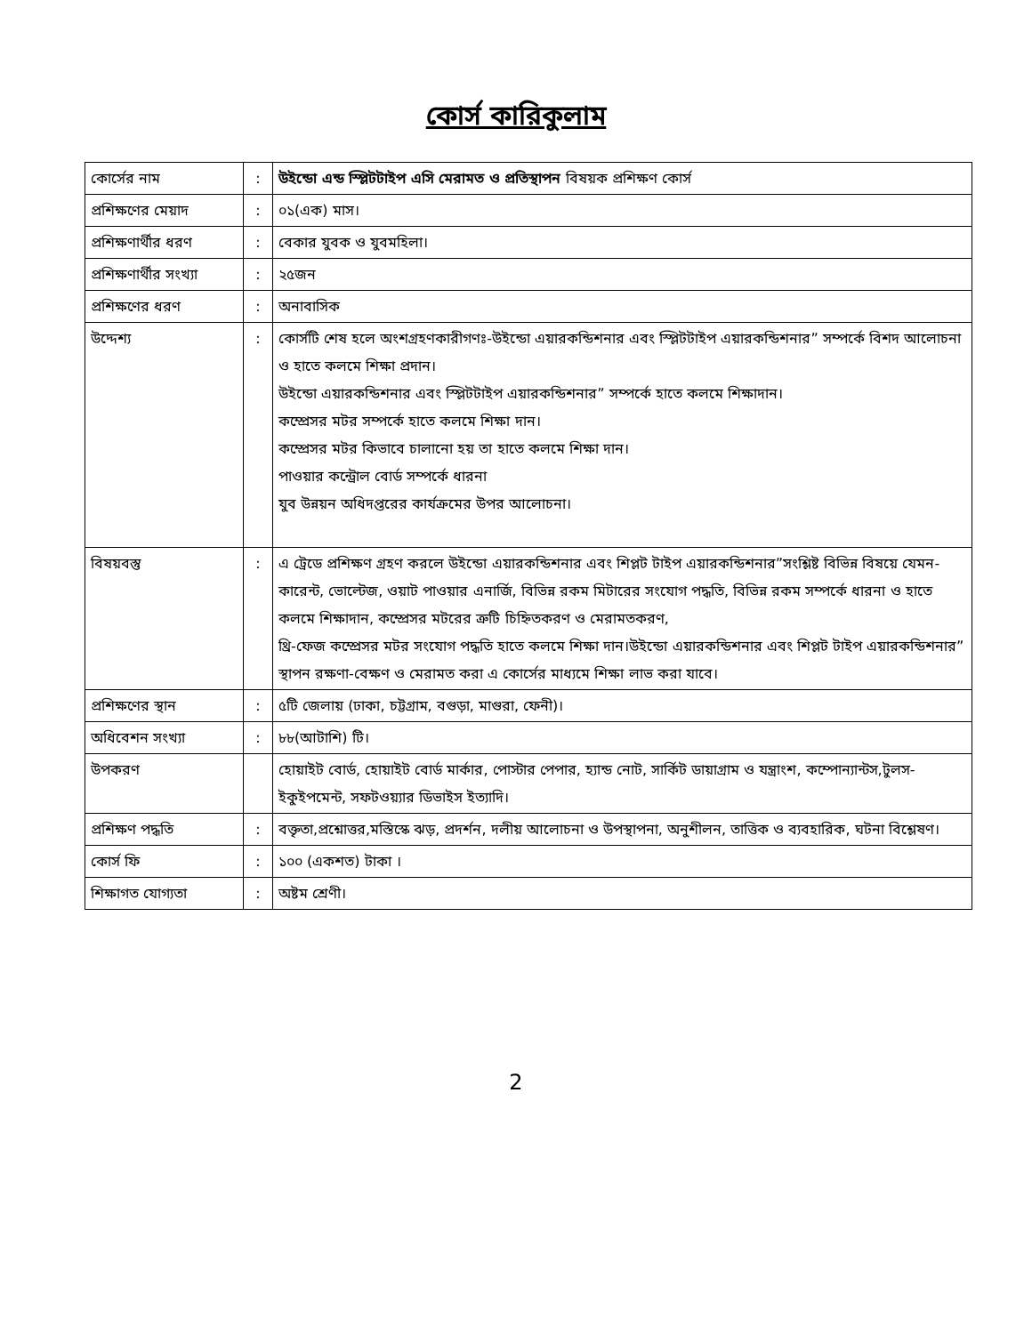কোর্স কারিকুলাম
| কোর্সের নাম | : | উইন্ডো এন্ড স্প্লিটটাইপ এসি মেরামত ও প্রতিস্থাপন বিষয়ক প্রশিক্ষণ কোর্স |
| প্রশিক্ষণের মেয়াদ | : | ০১(এক) মাস। |
| প্রশিক্ষণার্থীর ধরণ | : | বেকার যুবক ও যুবমহিলা। |
| প্রশিক্ষণার্থীর সংখ্যা | : | ২৫জন |
| প্রশিক্ষণের ধরণ | : | অনাবাসিক |
| উদ্দেশ্য | : | কোর্সটি শেষ হলে অংশগ্রহণকারীগণঃ-উইন্ডো এয়ারকন্ডিশনার এবং স্প্লিটটাইপ এয়ারকন্ডিশনার” সম্পর্কে বিশদ আলোচনা ও হাতে কলমে শিক্ষা প্রদান। উইন্ডো এয়ারকন্ডিশনার এবং স্প্লিটটাইপ এয়ারকন্ডিশনার” সম্পর্কে হাতে কলমে শিক্ষাদান। কম্প্রেসর মটর সম্পর্কে হাতে কলমে শিক্ষা দান। কম্প্রেসর মটর কিভাবে চালানো হয় তা হাতে কলমে শিক্ষা দান। পাওয়ার কন্ট্রোল বোর্ড সম্পর্কে ধারনা যুব উন্নয়ন অধিদপ্তরের কার্যক্রমের উপর আলোচনা। |
| বিষয়বস্তু | : | এ ট্রেডে প্রশিক্ষণ গ্রহণ করলে উইন্ডো এয়ারকন্ডিশনার এবং শিপ্লট টাইপ এয়ারকন্ডিশনার”সংশ্লিষ্ট বিভিন্ন বিষয়ে যেমন-কারেন্ট, ভোল্টেজ, ওয়াট পাওয়ার এনার্জি, বিভিন্ন রকম মিটারের সংযোগ পদ্ধতি, বিভিন্ন রকম সম্পর্কে ধারনা ও হাতে কলমে শিক্ষাদান, কম্প্রেসর মটরের ত্রুটি চিহ্নিতকরণ ও মেরামতকরণ, থ্রি-ফেজ কম্প্রেসর মটর সংযোগ পদ্ধতি হাতে কলমে শিক্ষা দান।উইন্ডো এয়ারকন্ডিশনার এবং শিপ্লট টাইপ এয়ারকন্ডিশনার” স্থাপন রক্ষণা-বেক্ষণ ও মেরামত করা এ কোর্সের মাধ্যমে শিক্ষা লাভ করা যাবে। |
| প্রশিক্ষণের স্থান | : | ৫টি জেলায় (ঢাকা, চট্টগ্রাম, বগুড়া, মাগুরা, ফেনী)। |
| অধিবেশন সংখ্যা | : | ৮৮(আটাশি) টি। |
| উপকরণ | | হোয়াইট বোর্ড, হোয়াইট বোর্ড মার্কার, পোস্টার পেপার, হ্যান্ড নোট, সার্কিট ডায়াগ্রাম ও যন্ত্রাংশ, কম্পোন্যান্টস,টুলস- ইকুইপমেন্ট, সফটওয়্যার ডিভাইস ইত্যাদি। |
| প্রশিক্ষণ পদ্ধতি | : | বক্তৃতা,প্রশ্নোত্তর,মস্তিস্কে ঝড়, প্রদর্শন, দলীয় আলোচনা ও উপস্থাপনা, অনুশীলন, তাত্তিক ও ব্যবহারিক, ঘটনা বিশ্লেষণ। |
| কোর্স ফি | : | ১০০ (একশত) টাকা । |
| শিক্ষাগত যোগ্যতা | : | অষ্টম শ্রেণী। |
2